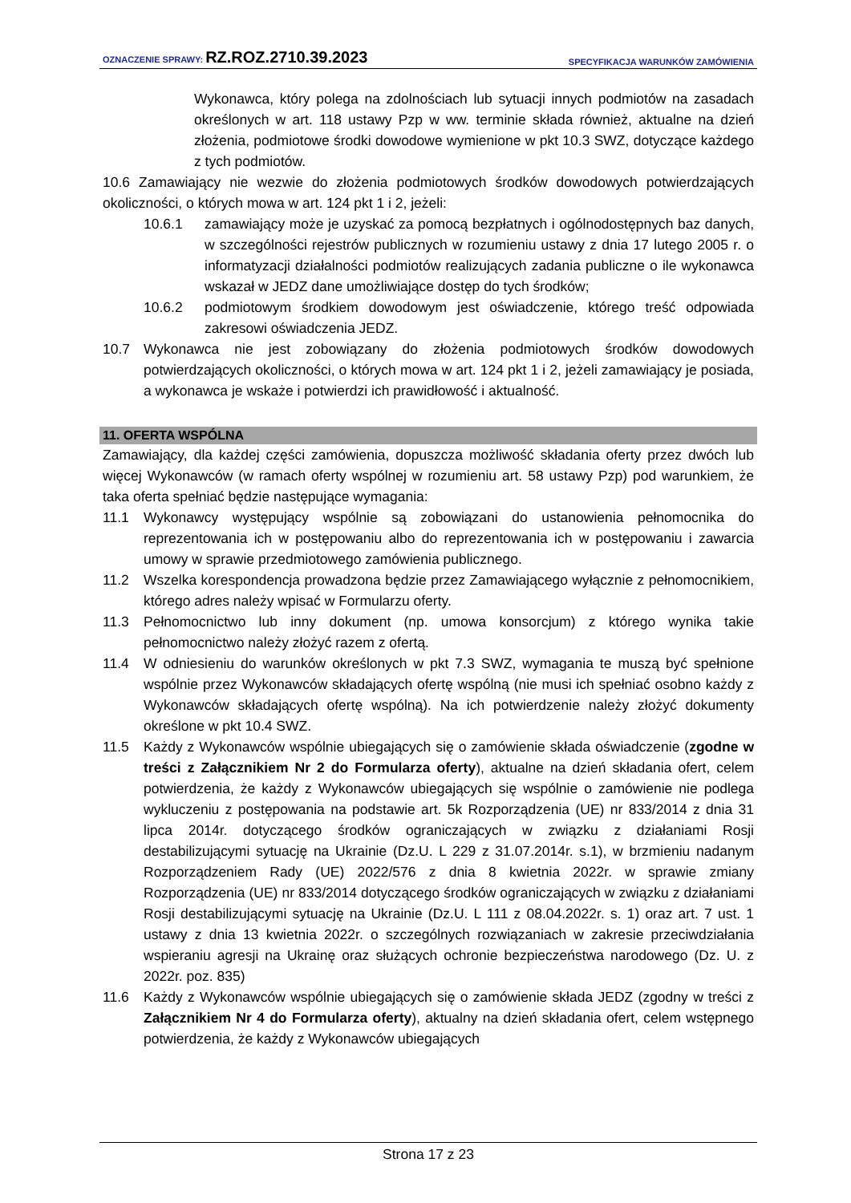OZNACZENIE SPRAWY: RZ.ROZ.2710.39.2023 SPECYFIKACJA WARUNKÓW ZAMÓWIENIA
Wykonawca, który polega na zdolnościach lub sytuacji innych podmiotów na zasadach określonych w art. 118 ustawy Pzp w ww. terminie składa również, aktualne na dzień złożenia, podmiotowe środki dowodowe wymienione w pkt 10.3 SWZ, dotyczące każdego z tych podmiotów.
10.6 Zamawiający nie wezwie do złożenia podmiotowych środków dowodowych potwierdzających okoliczności, o których mowa w art. 124 pkt 1 i 2, jeżeli:
10.6.1 zamawiający może je uzyskać za pomocą bezpłatnych i ogólnodostępnych baz danych, w szczególności rejestrów publicznych w rozumieniu ustawy z dnia 17 lutego 2005 r. o informatyzacji działalności podmiotów realizujących zadania publiczne o ile wykonawca wskazał w JEDZ dane umożliwiające dostęp do tych środków;
10.6.2 podmiotowym środkiem dowodowym jest oświadczenie, którego treść odpowiada zakresowi oświadczenia JEDZ.
10.7 Wykonawca nie jest zobowiązany do złożenia podmiotowych środków dowodowych potwierdzających okoliczności, o których mowa w art. 124 pkt 1 i 2, jeżeli zamawiający je posiada, a wykonawca je wskaże i potwierdzi ich prawidłowość i aktualność.
11. OFERTA WSPÓLNA
Zamawiający, dla każdej części zamówienia, dopuszcza możliwość składania oferty przez dwóch lub więcej Wykonawców (w ramach oferty wspólnej w rozumieniu art. 58 ustawy Pzp) pod warunkiem, że taka oferta spełniać będzie następujące wymagania:
11.1 Wykonawcy występujący wspólnie są zobowiązani do ustanowienia pełnomocnika do reprezentowania ich w postępowaniu albo do reprezentowania ich w postępowaniu i zawarcia umowy w sprawie przedmiotowego zamówienia publicznego.
11.2 Wszelka korespondencja prowadzona będzie przez Zamawiającego wyłącznie z pełnomocnikiem, którego adres należy wpisać w Formularzu oferty.
11.3 Pełnomocnictwo lub inny dokument (np. umowa konsorcjum) z którego wynika takie pełnomocnictwo należy złożyć razem z ofertą.
11.4 W odniesieniu do warunków określonych w pkt 7.3 SWZ, wymagania te muszą być spełnione wspólnie przez Wykonawców składających ofertę wspólną (nie musi ich spełniać osobno każdy z Wykonawców składających ofertę wspólną). Na ich potwierdzenie należy złożyć dokumenty określone w pkt 10.4 SWZ.
11.5 Każdy z Wykonawców wspólnie ubiegających się o zamówienie składa oświadczenie (zgodne w treści z Załącznikiem Nr 2 do Formularza oferty), aktualne na dzień składania ofert, celem potwierdzenia, że każdy z Wykonawców ubiegających się wspólnie o zamówienie nie podlega wykluczeniu z postępowania na podstawie art. 5k Rozporządzenia (UE) nr 833/2014 z dnia 31 lipca 2014r. dotyczącego środków ograniczających w związku z działaniami Rosji destabilizującymi sytuację na Ukrainie (Dz.U. L 229 z 31.07.2014r. s.1), w brzmieniu nadanym Rozporządzeniem Rady (UE) 2022/576 z dnia 8 kwietnia 2022r. w sprawie zmiany Rozporządzenia (UE) nr 833/2014 dotyczącego środków ograniczających w związku z działaniami Rosji destabilizującymi sytuację na Ukrainie (Dz.U. L 111 z 08.04.2022r. s. 1) oraz art. 7 ust. 1 ustawy z dnia 13 kwietnia 2022r. o szczególnych rozwiązaniach w zakresie przeciwdziałania wspieraniu agresji na Ukrainę oraz służących ochronie bezpieczeństwa narodowego (Dz. U. z 2022r. poz. 835)
11.6 Każdy z Wykonawców wspólnie ubiegających się o zamówienie składa JEDZ (zgodny w treści z Załącznikiem Nr 4 do Formularza oferty), aktualny na dzień składania ofert, celem wstępnego potwierdzenia, że każdy z Wykonawców ubiegających
Strona 17 z 23